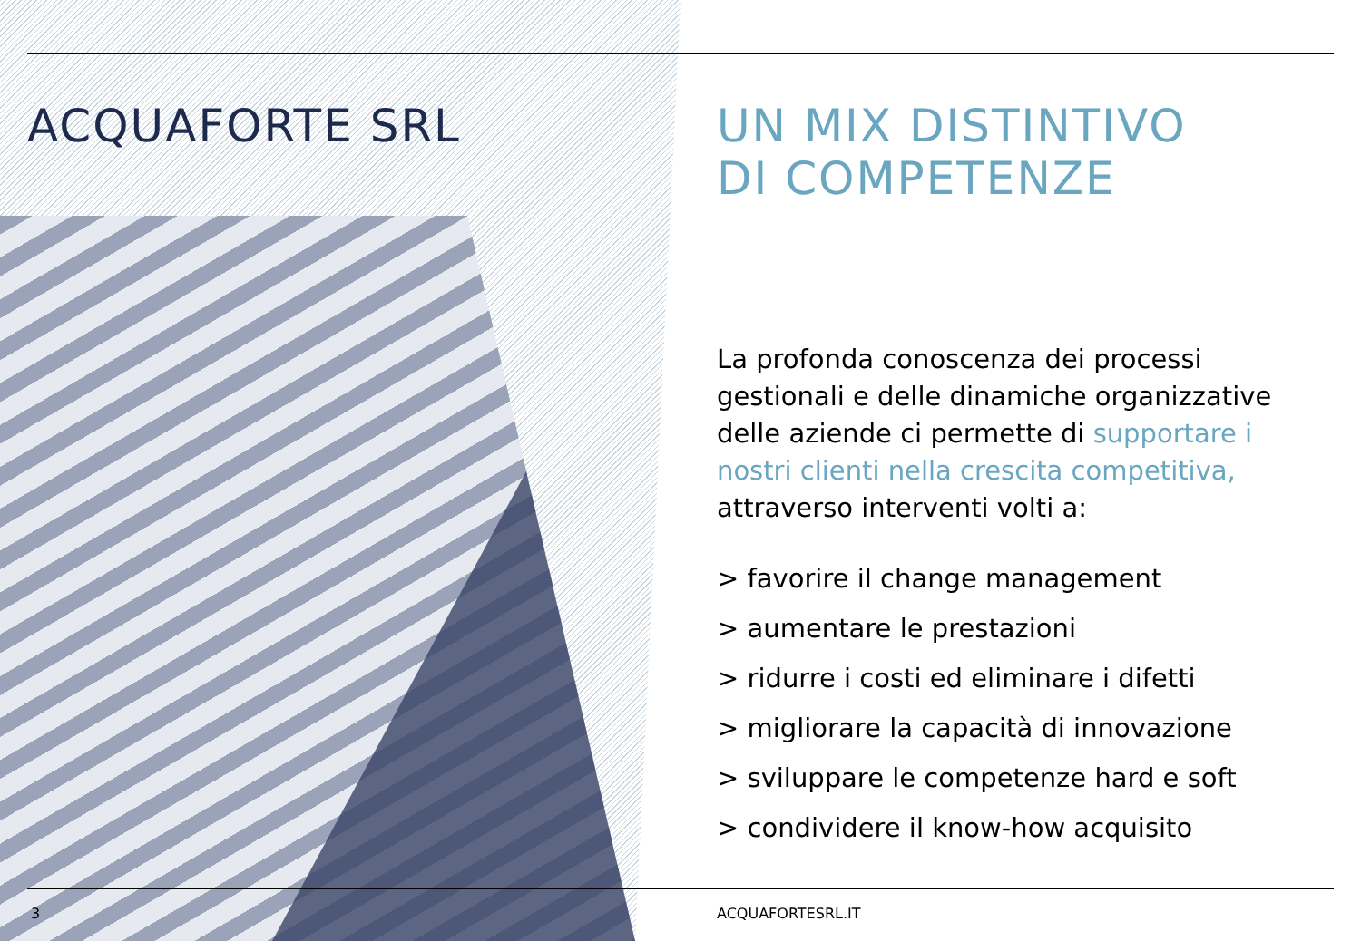ACQUAFORTE SRL
UN MIX DISTINTIVO
DI COMPETENZE
La profonda conoscenza dei processi gestionali e delle dinamiche organizzative delle aziende ci permette di supportare i nostri clienti nella crescita competitiva, attraverso interventi volti a:
> favorire il change management
> aumentare le prestazioni
> ridurre i costi ed eliminare i difetti
> migliorare la capacità di innovazione
> sviluppare le competenze hard e soft
> condividere il know-how acquisito
3 ACQUAFORTESRL.IT